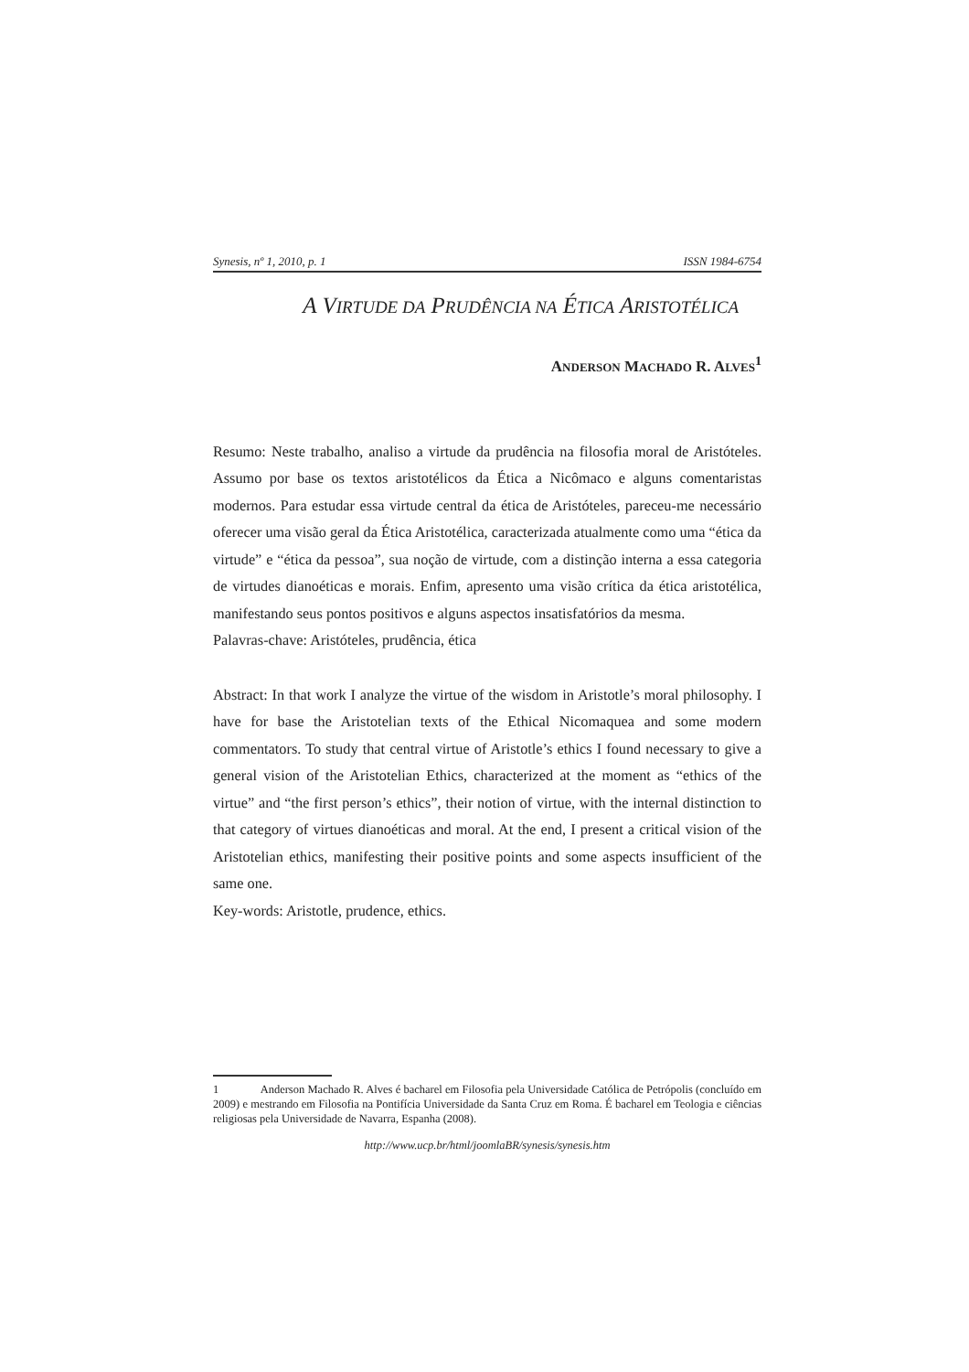Synesis, nº 1, 2010, p. 1 ISSN 1984-6754
A VIRTUDE DA PRUDÊNCIA NA ÉTICA ARISTOTÉLICA
ANDERSON MACHADO R. ALVES<sup>1</sup>
Resumo: Neste trabalho, analiso a virtude da prudência na filosofia moral de Aristóteles. Assumo por base os textos aristotélicos da Ética a Nicômaco e alguns comentaristas modernos. Para estudar essa virtude central da ética de Aristóteles, pareceu-me necessário oferecer uma visão geral da Ética Aristotélica, caracterizada atualmente como uma “ética da virtude” e “ética da pessoa”, sua noção de virtude, com a distinção interna a essa categoria de virtudes dianoéticas e morais. Enfim, apresento uma visão crítica da ética aristotélica, manifestando seus pontos positivos e alguns aspectos insatisfatórios da mesma.
Palavras-chave: Aristóteles, prudência, ética
Abstract: In that work I analyze the virtue of the wisdom in Aristotle’s moral philosophy. I have for base the Aristotelian texts of the Ethical Nicomaquea and some modern commentators. To study that central virtue of Aristotle’s ethics I found necessary to give a general vision of the Aristotelian Ethics, characterized at the moment as “ethics of the virtue” and “the first person’s ethics”, their notion of virtue, with the internal distinction to that category of virtues dianoéticas and moral. At the end, I present a critical vision of the Aristotelian ethics, manifesting their positive points and some aspects insufficient of the same one.
Key-words: Aristotle, prudence, ethics.
1 Anderson Machado R. Alves é bacharel em Filosofia pela Universidade Católica de Petrópolis (concluído em 2009) e mestrando em Filosofia na Pontifícia Universidade da Santa Cruz em Roma. É bacharel em Teologia e ciências religiosas pela Universidade de Navarra, Espanha (2008).
http://www.ucp.br/html/joomlaBR/synesis/synesis.htm